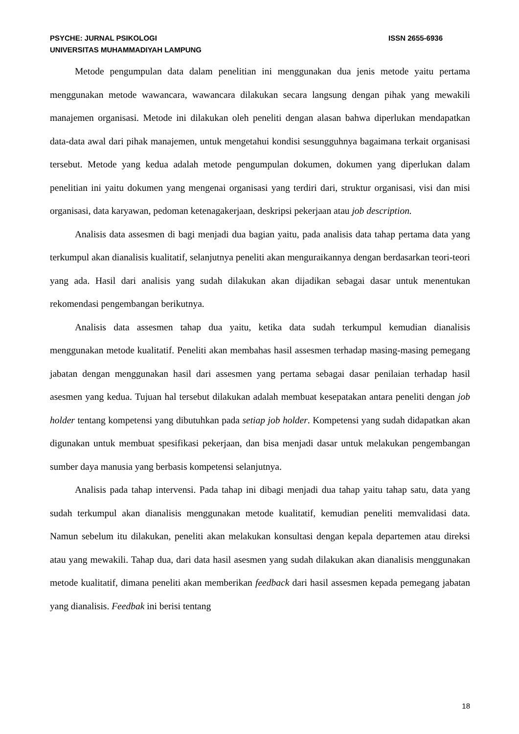PSYCHE: JURNAL PSIKOLOGI ISSN 2655-6936
UNIVERSITAS MUHAMMADIYAH LAMPUNG
Metode pengumpulan data dalam penelitian ini menggunakan dua jenis metode yaitu pertama menggunakan metode wawancara, wawancara dilakukan secara langsung dengan pihak yang mewakili manajemen organisasi. Metode ini dilakukan oleh peneliti dengan alasan bahwa diperlukan mendapatkan data-data awal dari pihak manajemen, untuk mengetahui kondisi sesungguhnya bagaimana terkait organisasi tersebut. Metode yang kedua adalah metode pengumpulan dokumen, dokumen yang diperlukan dalam penelitian ini yaitu dokumen yang mengenai organisasi yang terdiri dari, struktur organisasi, visi dan misi organisasi, data karyawan, pedoman ketenagakerjaan, deskripsi pekerjaan atau job description.
Analisis data assesmen di bagi menjadi dua bagian yaitu, pada analisis data tahap pertama data yang terkumpul akan dianalisis kualitatif, selanjutnya peneliti akan menguraikannya dengan berdasarkan teori-teori yang ada. Hasil dari analisis yang sudah dilakukan akan dijadikan sebagai dasar untuk menentukan rekomendasi pengembangan berikutnya.
Analisis data assesmen tahap dua yaitu, ketika data sudah terkumpul kemudian dianalisis menggunakan metode kualitatif. Peneliti akan membahas hasil assesmen terhadap masing-masing pemegang jabatan dengan menggunakan hasil dari assesmen yang pertama sebagai dasar penilaian terhadap hasil asesmen yang kedua. Tujuan hal tersebut dilakukan adalah membuat kesepatakan antara peneliti dengan job holder tentang kompetensi yang dibutuhkan pada setiap job holder. Kompetensi yang sudah didapatkan akan digunakan untuk membuat spesifikasi pekerjaan, dan bisa menjadi dasar untuk melakukan pengembangan sumber daya manusia yang berbasis kompetensi selanjutnya.
Analisis pada tahap intervensi. Pada tahap ini dibagi menjadi dua tahap yaitu tahap satu, data yang sudah terkumpul akan dianalisis menggunakan metode kualitatif, kemudian peneliti memvalidasi data. Namun sebelum itu dilakukan, peneliti akan melakukan konsultasi dengan kepala departemen atau direksi atau yang mewakili. Tahap dua, dari data hasil asesmen yang sudah dilakukan akan dianalisis menggunakan metode kualitatif, dimana peneliti akan memberikan feedback dari hasil assesmen kepada pemegang jabatan yang dianalisis. Feedbak ini berisi tentang
18